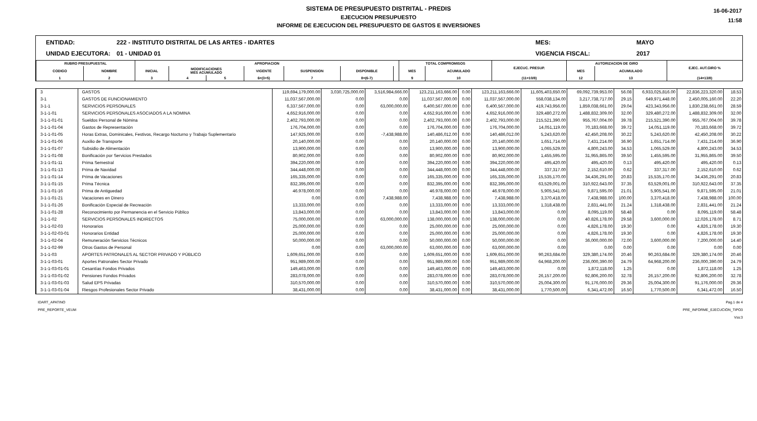SISTEMA DE PRESUPUESTO DISTRITAL - PREDIS
EJECUCION PRESUPUESTO
INFORME DE EJECUCION DEL PRESUPUESTO DE GASTOS E INVERSIONES
16-06-2017
11:58
ENTIDAD: 222 - INSTITUTO DISTRITAL DE LAS ARTES - IDARTES MES: MAYO UNIDAD EJECUTORA: 01 - UNIDAD 01 VIGENCIA FISCAL: 2017
| RUBRO PRESUPUESTAL | | APROPIACION | | | | | | | TOTAL COMPROMISOS | | EJECUC. PRESUP. | AUTORIZACION DE GIRO | | EJEC. AUT.GIRO % |
| --- | --- | --- | --- | --- | --- | --- | --- | --- | --- | --- | --- | --- | --- | --- |
| CODIGO | NOMBRE | INICIAL | MODIFICACIONES MES ACUMULADO | | VIGENTE | SUSPENSION | DISPONIBLE | | MES | ACUMULADO | | MES | ACUMULADO | |
| 1 | 2 | 3 | 4 | 5 | 6=(3+5) | 7 | 8=(6-7) | | 9 | 10 | (11=10/8) | 12 | 13 | (14=13/8) |
| 3 | GASTOS | 119,694,179,000.00 | 3,030,725,000.00 | 3,516,984,666.00 | 123,211,163,666.00 | 0.00 | 123,211,163,666.00 | 11,605,403,650.00 | 69,092,739,953.00 | 56.08 | 6,933,025,816.00 | 22,836,223,320.00 | 18.53 |
| 3-1 | GASTOS DE FUNCIONAMIENTO | 11,037,567,000.00 | 0.00 | 0.00 | 11,037,567,000.00 | 0.00 | 11,037,567,000.00 | 558,038,134.00 | 3,217,738,717.00 | 29.15 | 649,971,448.00 | 2,450,005,160.00 | 22.20 |
| 3-1-1 | SERVICIOS PERSONALES | 6,337,567,000.00 | 0.00 | 63,000,000.00 | 6,400,567,000.00 | 0.00 | 6,400,567,000.00 | 419,743,956.00 | 1,859,038,661.00 | 29.04 | 423,343,956.00 | 1,830,238,661.00 | 28.59 |
| 3-1-1-01 | SERVICIOS PERSONALES ASOCIADOS A LA NOMINA | 4,652,916,000.00 | 0.00 | 0.00 | 4,652,916,000.00 | 0.00 | 4,652,916,000.00 | 329,480,272.00 | 1,488,832,309.00 | 32.00 | 329,480,272.00 | 1,488,832,309.00 | 32.00 |
| 3-1-1-01-01 | Sueldos Personal de Nómina | 2,402,793,000.00 | 0.00 | 0.00 | 2,402,793,000.00 | 0.00 | 2,402,793,000.00 | 215,521,390.00 | 955,767,004.00 | 39.78 | 215,521,390.00 | 955,767,004.00 | 39.78 |
| 3-1-1-01-04 | Gastos de Representación | 176,704,000.00 | 0.00 | 0.00 | 176,704,000.00 | 0.00 | 176,704,000.00 | 14,051,119.00 | 70,183,668.00 | 39.72 | 14,051,119.00 | 70,183,668.00 | 39.72 |
| 3-1-1-01-05 | Horas Extras, Dominicales, Festivos, Recargo Nocturno y Trabajo Suplementario | 147,925,000.00 | 0.00 | -7,438,988.00 | 140,486,012.00 | 0.00 | 140,486,012.00 | 5,243,620.00 | 42,450,208.00 | 30.22 | 5,243,620.00 | 42,450,208.00 | 30.22 |
| 3-1-1-01-06 | Auxilio de Transporte | 20,140,000.00 | 0.00 | 0.00 | 20,140,000.00 | 0.00 | 20,140,000.00 | 1,651,714.00 | 7,431,214.00 | 36.90 | 1,651,714.00 | 7,431,214.00 | 36.90 |
| 3-1-1-01-07 | Subsidio de Alimentación | 13,900,000.00 | 0.00 | 0.00 | 13,900,000.00 | 0.00 | 13,900,000.00 | 1,065,529.00 | 4,800,243.00 | 34.53 | 1,065,529.00 | 4,800,243.00 | 34.53 |
| 3-1-1-01-08 | Bonificación por Servicios Prestados | 80,902,000.00 | 0.00 | 0.00 | 80,902,000.00 | 0.00 | 80,902,000.00 | 1,455,595.00 | 31,955,865.00 | 39.50 | 1,455,595.00 | 31,955,865.00 | 39.50 |
| 3-1-1-01-11 | Prima Semestral | 394,220,000.00 | 0.00 | 0.00 | 394,220,000.00 | 0.00 | 394,220,000.00 | 495,420.00 | 495,420.00 | 0.13 | 495,420.00 | 495,420.00 | 0.13 |
| 3-1-1-01-13 | Prima de Navidad | 344,448,000.00 | 0.00 | 0.00 | 344,448,000.00 | 0.00 | 344,448,000.00 | 337,317.00 | 2,152,610.00 | 0.62 | 337,317.00 | 2,152,610.00 | 0.62 |
| 3-1-1-01-14 | Prima de Vacaciones | 165,335,000.00 | 0.00 | 0.00 | 165,335,000.00 | 0.00 | 165,335,000.00 | 15,535,170.00 | 34,436,291.00 | 20.83 | 15,535,170.00 | 34,436,291.00 | 20.83 |
| 3-1-1-01-15 | Prima Técnica | 832,395,000.00 | 0.00 | 0.00 | 832,395,000.00 | 0.00 | 832,395,000.00 | 63,529,001.00 | 310,922,643.00 | 37.35 | 63,529,001.00 | 310,922,643.00 | 37.35 |
| 3-1-1-01-16 | Prima de Antiguedad | 46.978,000.00 | 0.00 | 0.00 | 46.978,000.00 | 0.00 | 46.978,000.00 | 5,905,541.00 | 9,871,595.00 | 21.01 | 5,905,541.00 | 9,871,595.00 | 21.01 |
| 3-1-1-01-21 | Vacaciones en Dinero | 0.00 | 0.00 | 7,438,988.00 | 7,438,988.00 | 0.00 | 7,438,988.00 | 3,370,418.00 | 7,438,988.00 | 100.00 | 3,370,418.00 | 7,438,988.00 | 100.00 |
| 3-1-1-01-26 | Bonificación Especial de Recreación | 13,333,000.00 | 0.00 | 0.00 | 13,333,000.00 | 0.00 | 13,333,000.00 | 1,318,438.00 | 2,831,441.00 | 21.24 | 1,318,438.00 | 2,831,441.00 | 21.24 |
| 3-1-1-01-28 | Reconocimiento por Permanencia en el Servicio Público | 13,843,000.00 | 0.00 | 0.00 | 13,843,000.00 | 0.00 | 13,843,000.00 | 0.00 | 8,095,119.00 | 58.48 | 0.00 | 8,095,119.00 | 58.48 |
| 3-1-1-02 | SERVICIOS PERSONALES INDIRECTOS | 75,000,000.00 | 0.00 | 63,000,000.00 | 138,000,000.00 | 0.00 | 138,000,000.00 | 0.00 | 40.826,178.00 | 29.58 | 3,600,000.00 | 12,026,178.00 | 8.71 |
| 3-1-1-02-03 | Honorarios | 25,000,000.00 | 0.00 | 0.00 | 25,000,000.00 | 0.00 | 25,000,000.00 | 0.00 | 4,826,178.00 | 19.30 | 0.00 | 4,826,178.00 | 19.30 |
| 3-1-1-02-03-01 | Honorarios Entidad | 25,000,000.00 | 0.00 | 0.00 | 25,000,000.00 | 0.00 | 25,000,000.00 | 0.00 | 4,826,178.00 | 19.30 | 0.00 | 4,826,178.00 | 19.30 |
| 3-1-1-02-04 | Remuneración Servicios Técnicos | 50,000,000.00 | 0.00 | 0.00 | 50,000,000.00 | 0.00 | 50,000,000.00 | 0.00 | 36,000,000.00 | 72.00 | 3,600,000.00 | 7,200,000.00 | 14.40 |
| 3-1-1-02-99 | Otros Gastos de Personal | 0.00 | 0.00 | 63,000,000.00 | 63,000,000.00 | 0.00 | 63,000,000.00 | 0.00 | 0.00 | 0.00 | 0.00 | 0.00 | 0.00 |
| 3-1-1-03 | APORTES PATRONALES AL SECTOR PRIVADO Y PÚBLICO | 1,609,651,000.00 | 0.00 | 0.00 | 1,609,651,000.00 | 0.00 | 1,609,651,000.00 | 90,263,684.00 | 329,380,174.00 | 20.46 | 90,263,684.00 | 329,380,174.00 | 20.46 |
| 3-1-1-03-01 | Aportes Patronales Sector Privado | 951,989,000.00 | 0.00 | 0.00 | 951,989,000.00 | 0.00 | 951,989,000.00 | 64,968,200.00 | 236,000,390.00 | 24.79 | 64,968,200.00 | 236,000,390.00 | 24.79 |
| 3-1-1-03-01-01 | Cesantías Fondos Privados | 149,463,000.00 | 0.00 | 0.00 | 149,463,000.00 | 0.00 | 149,463,000.00 | 0.00 | 1,872,118.00 | 1.25 | 0.00 | 1,872,118.00 | 1.25 |
| 3-1-1-03-01-02 | Pensiones Fondos Privados | 283,078,000.00 | 0.00 | 0.00 | 283,078,000.00 | 0.00 | 283,078,000.00 | 26,157,200.00 | 92,806,200.00 | 32.78 | 26,157,200.00 | 92,806,200.00 | 32.78 |
| 3-1-1-03-01-03 | Salud EPS Privadas | 310,570,000.00 | 0.00 | 0.00 | 310,570,000.00 | 0.00 | 310,570,000.00 | 25,004,300.00 | 91,176,000.00 | 29.36 | 25,004,300.00 | 91,176,000.00 | 29.36 |
| 3-1-1-03-01-04 | Riesgos Profesionales Sector Privado | 38,431,000.00 | 0.00 | 0.00 | 38,431,000.00 | 0.00 | 38,431,000.00 | 1,770,500.00 | 6,341,472.00 | 16.50 | 1,770,500.00 | 6,341,472.00 | 16.50 |
IDART_APATINO
PRE_REPORTE_VEUM
Pag.1 de 4
PRE_INFORME_EJECUCION_TIPO3
Vss:3